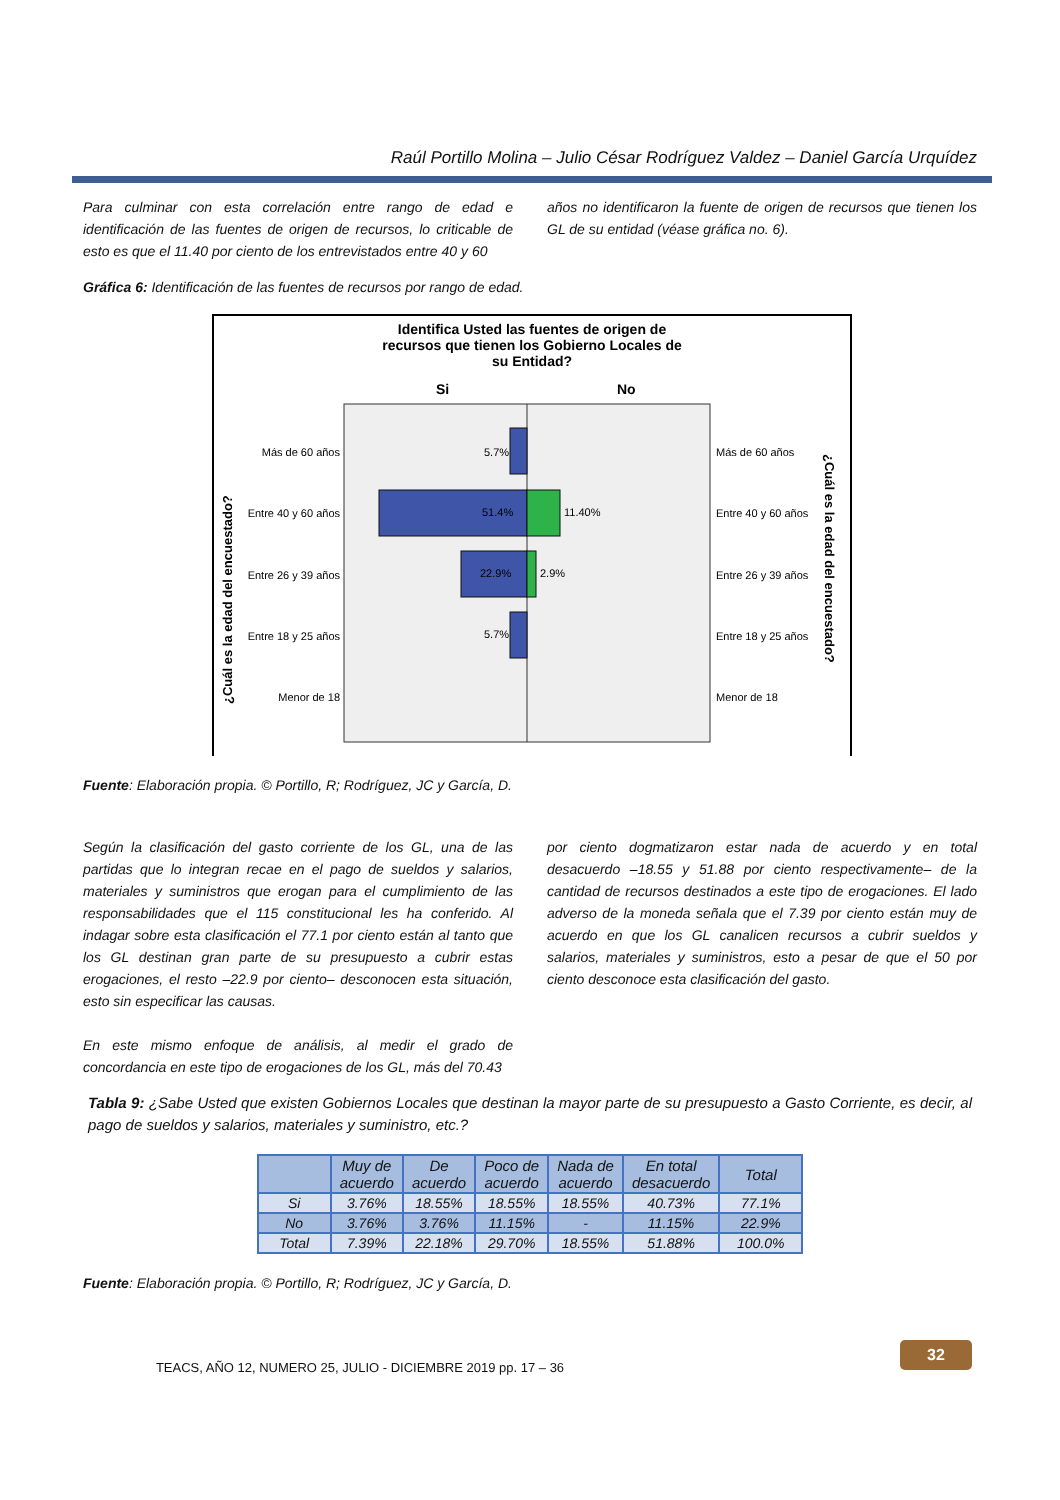Raúl Portillo Molina – Julio César Rodríguez Valdez – Daniel García Urquídez
Para culminar con esta correlación entre rango de edad e identificación de las fuentes de origen de recursos, lo criticable de esto es que el 11.40 por ciento de los entrevistados entre 40 y 60
años no identificaron la fuente de origen de recursos que tienen los GL de su entidad (véase gráfica no. 6).
Gráfica 6: Identificación de las fuentes de recursos por rango de edad.
Identifica Usted las fuentes de origen de
recursos que tienen los Gobierno Locales de
su Entidad?
Si
No
5.7%
51.4%
11.40%
22.9%
2.9%
5.7%
Más de 60 años
Entre 40 y 60 años
Entre 26 y 39 años
Entre 18 y 25 años
Menor de 18
Más de 60 años
Entre 40 y 60 años
Entre 26 y 39 años
Entre 18 y 25 años
Menor de 18
¿Cuál es la edad del encuestado?
¿Cuál es la edad del encuestado?
Fuente: Elaboración propia. © Portillo, R; Rodríguez, JC y García, D.
Según la clasificación del gasto corriente de los GL, una de las partidas que lo integran recae en el pago de sueldos y salarios, materiales y suministros que erogan para el cumplimiento de las responsabilidades que el 115 constitucional les ha conferido. Al indagar sobre esta clasificación el 77.1 por ciento están al tanto que los GL destinan gran parte de su presupuesto a cubrir estas erogaciones, el resto –22.9 por ciento– desconocen esta situación, esto sin especificar las causas.
En este mismo enfoque de análisis, al medir el grado de concordancia en este tipo de erogaciones de los GL, más del 70.43
por ciento dogmatizaron estar nada de acuerdo y en total desacuerdo –18.55 y 51.88 por ciento respectivamente– de la cantidad de recursos destinados a este tipo de erogaciones. El lado adverso de la moneda señala que el 7.39 por ciento están muy de acuerdo en que los GL canalicen recursos a cubrir sueldos y salarios, materiales y suministros, esto a pesar de que el 50 por ciento desconoce esta clasificación del gasto.
Tabla 9: ¿Sabe Usted que existen Gobiernos Locales que destinan la mayor parte de su presupuesto a Gasto Corriente, es decir, al pago de sueldos y salarios, materiales y suministro, etc.?
| | Muy de acuerdo | De acuerdo | Poco de acuerdo | Nada de acuerdo | En total desacuerdo | Total |
| --- | --- | --- | --- | --- | --- | --- |
| Si | 3.76% | 18.55% | 18.55% | 18.55% | 40.73% | 77.1% |
| No | 3.76% | 3.76% | 11.15% | - | 11.15% | 22.9% |
| Total | 7.39% | 22.18% | 29.70% | 18.55% | 51.88% | 100.0% |
Fuente: Elaboración propia. © Portillo, R; Rodríguez, JC y García, D.
TEACS, AÑO 12, NUMERO 25, JULIO - DICIEMBRE 2019 pp. 17 – 36
32